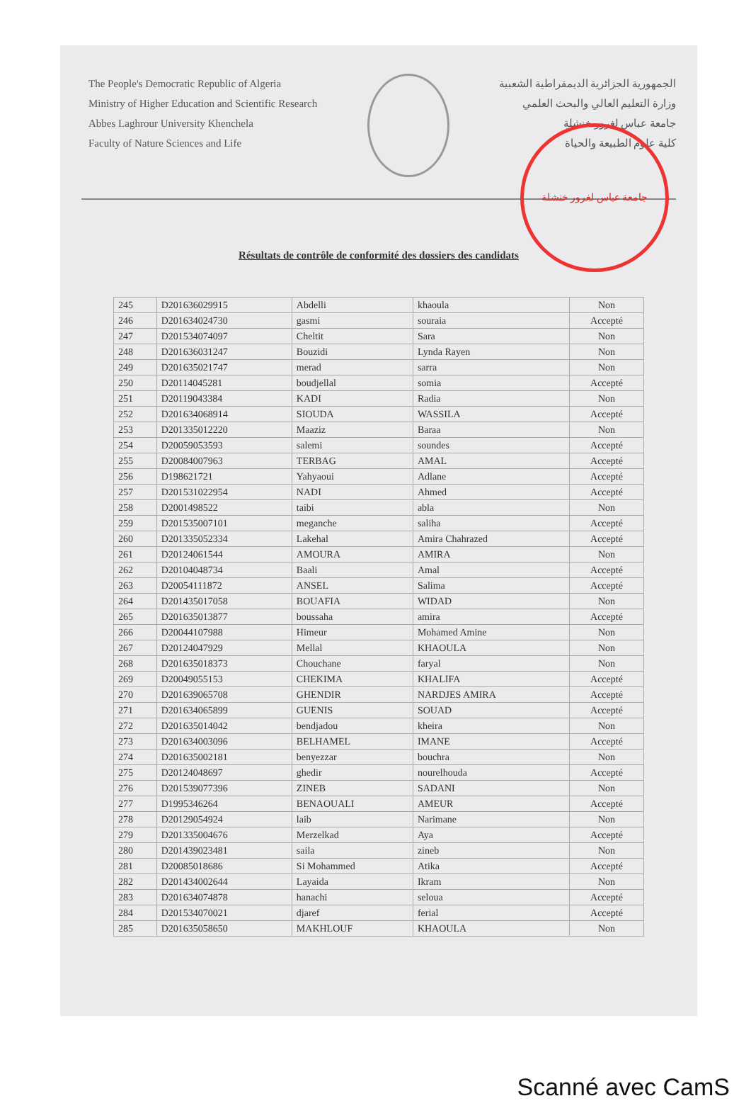The People's Democratic Republic of Algeria
Ministry of Higher Education and Scientific Research
Abbes Laghrour University Khenchela
Faculty of Nature Sciences and Life
الجمهورية الجزائرية الديمقراطية الشعبية
وزارة التعليم العالي والبحث العلمي
جامعة عباس لغرور خنشلة
كلية علوم الطبيعة والحياة
جامعة عباس لغرور خنشلة
Résultats de contrôle de conformité des dossiers des candidats
| 245 | D201636029915 | Abdelli | khaoula | Non |
| 246 | D201634024730 | gasmi | souraia | Accepté |
| 247 | D201534074097 | Cheltit | Sara | Non |
| 248 | D201636031247 | Bouzidi | Lynda Rayen | Non |
| 249 | D201635021747 | merad | sarra | Non |
| 250 | D20114045281 | boudjellal | somia | Accepté |
| 251 | D20119043384 | KADI | Radia | Non |
| 252 | D201634068914 | SIOUDA | WASSILA | Accepté |
| 253 | D201335012220 | Maaziz | Baraa | Non |
| 254 | D20059053593 | salemi | soundes | Accepté |
| 255 | D20084007963 | TERBAG | AMAL | Accepté |
| 256 | D198621721 | Yahyaoui | Adlane | Accepté |
| 257 | D201531022954 | NADI | Ahmed | Accepté |
| 258 | D2001498522 | taibi | abla | Non |
| 259 | D201535007101 | meganche | saliha | Accepté |
| 260 | D201335052334 | Lakehal | Amira Chahrazed | Accepté |
| 261 | D20124061544 | AMOURA | AMIRA | Non |
| 262 | D20104048734 | Baali | Amal | Accepté |
| 263 | D20054111872 | ANSEL | Salima | Accepté |
| 264 | D201435017058 | BOUAFIA | WIDAD | Non |
| 265 | D201635013877 | boussaha | amira | Accepté |
| 266 | D20044107988 | Himeur | Mohamed Amine | Non |
| 267 | D20124047929 | Mellal | KHAOULA | Non |
| 268 | D201635018373 | Chouchane | faryal | Non |
| 269 | D20049055153 | CHEKIMA | KHALIFA | Accepté |
| 270 | D201639065708 | GHENDIR | NARDJES AMIRA | Accepté |
| 271 | D201634065899 | GUENIS | SOUAD | Accepté |
| 272 | D201635014042 | bendjadou | kheira | Non |
| 273 | D201634003096 | BELHAMEL | IMANE | Accepté |
| 274 | D201635002181 | benyezzar | bouchra | Non |
| 275 | D20124048697 | ghedir | nourelhouda | Accepté |
| 276 | D201539077396 | ZINEB | SADANI | Non |
| 277 | D1995346264 | BENAOUALI | AMEUR | Accepté |
| 278 | D20129054924 | laib | Narimane | Non |
| 279 | D201335004676 | Merzelkad | Aya | Accepté |
| 280 | D201439023481 | saila | zineb | Non |
| 281 | D20085018686 | Si Mohammed | Atika | Accepté |
| 282 | D201434002644 | Layaida | Ikram | Non |
| 283 | D201634074878 | hanachi | seloua | Accepté |
| 284 | D201534070021 | djaref | ferial | Accepté |
| 285 | D201635058650 | MAKHLOUF | KHAOULA | Non |
Scanné avec CamS